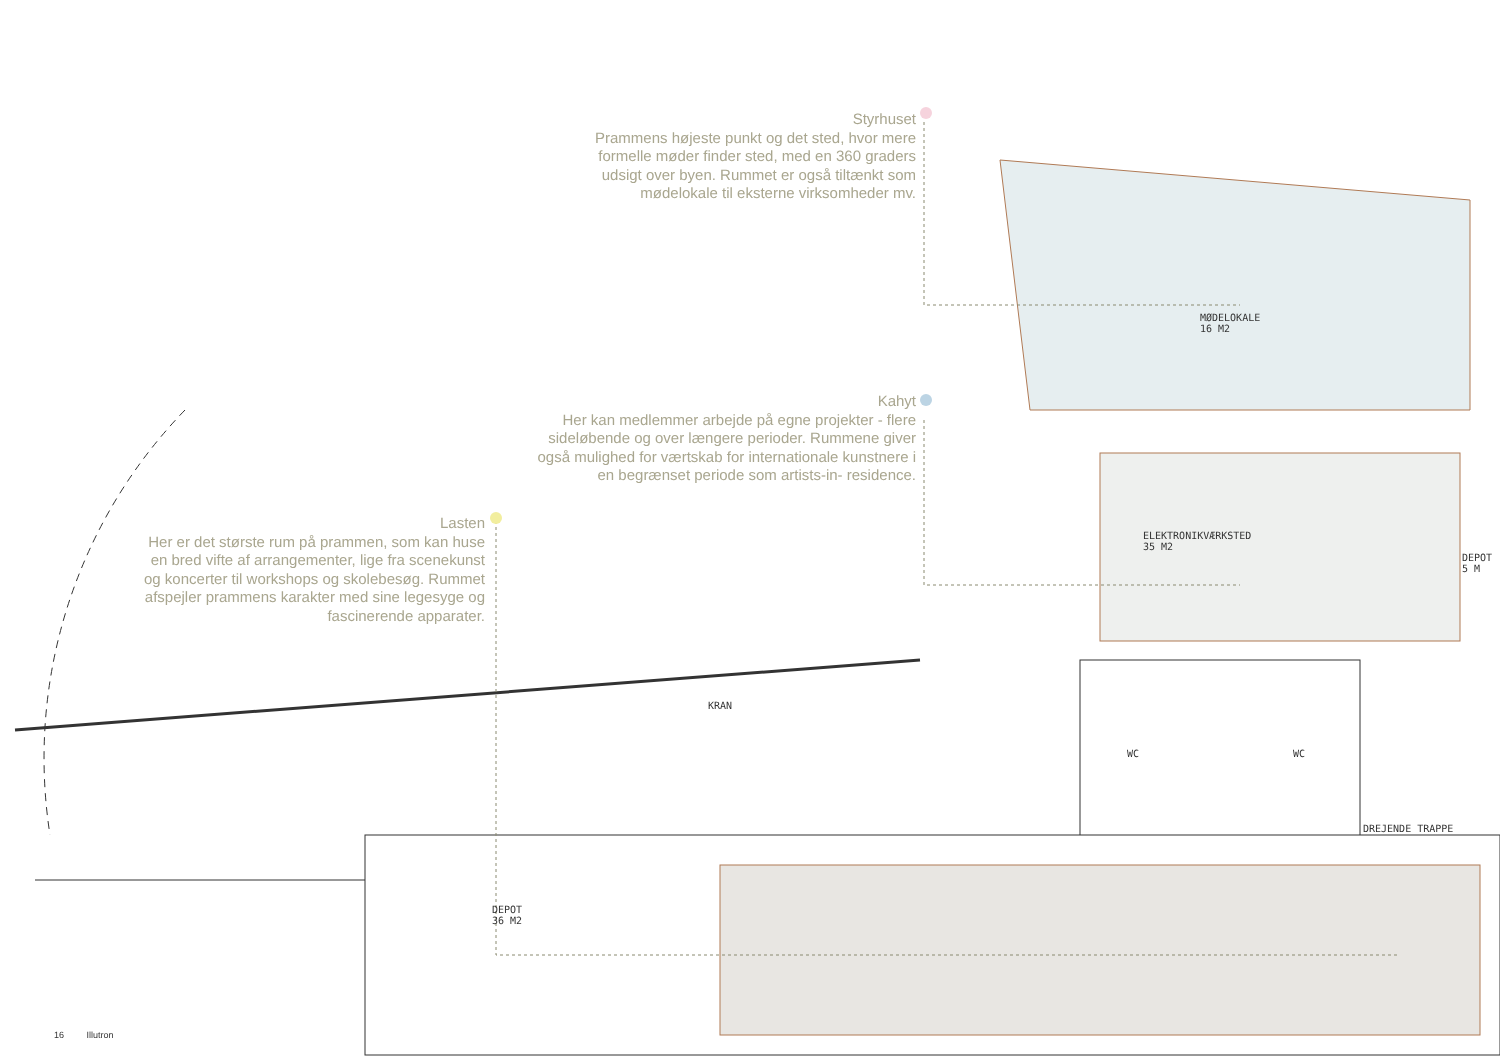Styrhuset
Prammens højeste punkt og det sted, hvor mere
formelle møder finder sted, med en 360 graders
udsigt over byen. Rummet er også tiltænkt som
mødelokale til eksterne virksomheder mv.
Kahyt
Her kan medlemmer arbejde på egne projekter - flere
sideløbende og over længere perioder. Rummene giver
også mulighed for værtskab for internationale kunstnere i
en begrænset periode som artists-in- residence.
Lasten
Her er det største rum på prammen, som kan huse
en bred vifte af arrangementer, lige fra scenekunst
og koncerter til workshops og skolebesøg. Rummet
afspejler prammens karakter med sine legesyge og
fascinerende apparater.
MØDELOKALE
16 M2
ELEKTRONIKVÆRKSTED
35 M2
DEPOT 5 M
KRAN
WC WC
DREJENDE TRAPPE
DEPOT
36 M2
16 Illutron